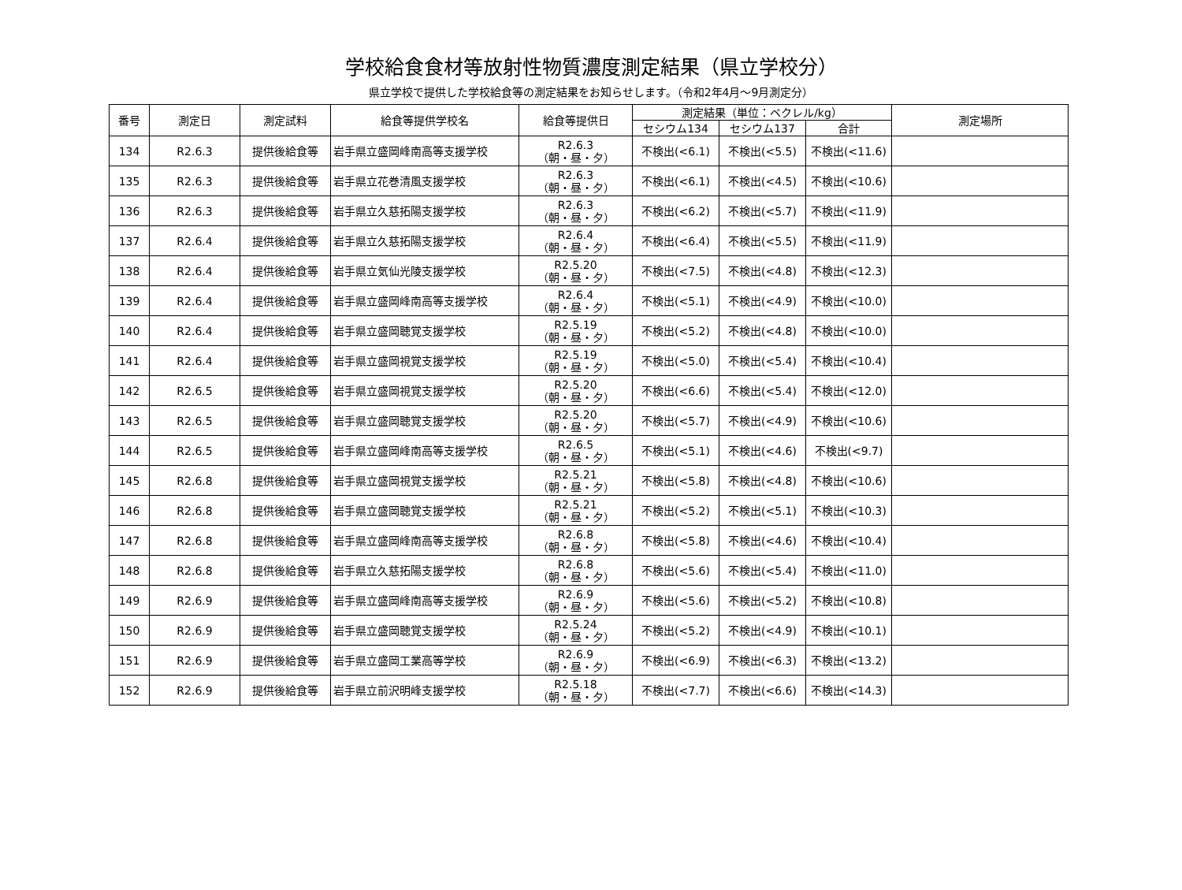学校給食食材等放射性物質濃度測定結果（県立学校分）
県立学校で提供した学校給食等の測定結果をお知らせします。（令和2年4月～9月測定分）
| 番号 | 測定日 | 測定試料 | 給食等提供学校名 | 給食等提供日 | 測定結果（単位：ベクレル/kg） | | | 測定場所 |
| --- | --- | --- | --- | --- | --- | --- | --- | --- |
| | | | | | セシウム134 | セシウム137 | 合計 | |
| 134 | R2.6.3 | 提供後給食等 | 岩手県立盛岡峰南高等支援学校 | R2.6.3 （朝・昼・夕） | 不検出(<6.1) | 不検出(<5.5) | 不検出(<11.6) | |
| 135 | R2.6.3 | 提供後給食等 | 岩手県立花巻清風支援学校 | R2.6.3 （朝・昼・夕） | 不検出(<6.1) | 不検出(<4.5) | 不検出(<10.6) | |
| 136 | R2.6.3 | 提供後給食等 | 岩手県立久慈拓陽支援学校 | R2.6.3 （朝・昼・夕） | 不検出(<6.2) | 不検出(<5.7) | 不検出(<11.9) | |
| 137 | R2.6.4 | 提供後給食等 | 岩手県立久慈拓陽支援学校 | R2.6.4 （朝・昼・夕） | 不検出(<6.4) | 不検出(<5.5) | 不検出(<11.9) | |
| 138 | R2.6.4 | 提供後給食等 | 岩手県立気仙光陵支援学校 | R2.5.20 （朝・昼・夕） | 不検出(<7.5) | 不検出(<4.8) | 不検出(<12.3) | |
| 139 | R2.6.4 | 提供後給食等 | 岩手県立盛岡峰南高等支援学校 | R2.6.4 （朝・昼・夕） | 不検出(<5.1) | 不検出(<4.9) | 不検出(<10.0) | |
| 140 | R2.6.4 | 提供後給食等 | 岩手県立盛岡聴覚支援学校 | R2.5.19 （朝・昼・夕） | 不検出(<5.2) | 不検出(<4.8) | 不検出(<10.0) | |
| 141 | R2.6.4 | 提供後給食等 | 岩手県立盛岡視覚支援学校 | R2.5.19 （朝・昼・夕） | 不検出(<5.0) | 不検出(<5.4) | 不検出(<10.4) | |
| 142 | R2.6.5 | 提供後給食等 | 岩手県立盛岡視覚支援学校 | R2.5.20 （朝・昼・夕） | 不検出(<6.6) | 不検出(<5.4) | 不検出(<12.0) | |
| 143 | R2.6.5 | 提供後給食等 | 岩手県立盛岡聴覚支援学校 | R2.5.20 （朝・昼・夕） | 不検出(<5.7) | 不検出(<4.9) | 不検出(<10.6) | |
| 144 | R2.6.5 | 提供後給食等 | 岩手県立盛岡峰南高等支援学校 | R2.6.5 （朝・昼・夕） | 不検出(<5.1) | 不検出(<4.6) | 不検出(<9.7) | |
| 145 | R2.6.8 | 提供後給食等 | 岩手県立盛岡視覚支援学校 | R2.5.21 （朝・昼・夕） | 不検出(<5.8) | 不検出(<4.8) | 不検出(<10.6) | |
| 146 | R2.6.8 | 提供後給食等 | 岩手県立盛岡聴覚支援学校 | R2.5.21 （朝・昼・夕） | 不検出(<5.2) | 不検出(<5.1) | 不検出(<10.3) | |
| 147 | R2.6.8 | 提供後給食等 | 岩手県立盛岡峰南高等支援学校 | R2.6.8 （朝・昼・夕） | 不検出(<5.8) | 不検出(<4.6) | 不検出(<10.4) | |
| 148 | R2.6.8 | 提供後給食等 | 岩手県立久慈拓陽支援学校 | R2.6.8 （朝・昼・夕） | 不検出(<5.6) | 不検出(<5.4) | 不検出(<11.0) | |
| 149 | R2.6.9 | 提供後給食等 | 岩手県立盛岡峰南高等支援学校 | R2.6.9 （朝・昼・夕） | 不検出(<5.6) | 不検出(<5.2) | 不検出(<10.8) | |
| 150 | R2.6.9 | 提供後給食等 | 岩手県立盛岡聴覚支援学校 | R2.5.24 （朝・昼・夕） | 不検出(<5.2) | 不検出(<4.9) | 不検出(<10.1) | |
| 151 | R2.6.9 | 提供後給食等 | 岩手県立盛岡工業高等学校 | R2.6.9 （朝・昼・夕） | 不検出(<6.9) | 不検出(<6.3) | 不検出(<13.2) | |
| 152 | R2.6.9 | 提供後給食等 | 岩手県立前沢明峰支援学校 | R2.5.18 （朝・昼・夕） | 不検出(<7.7) | 不検出(<6.6) | 不検出(<14.3) | |